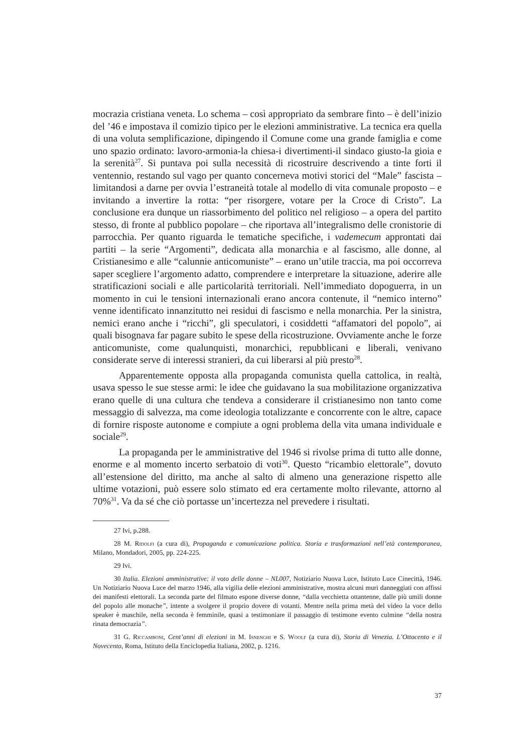mocrazia cristiana veneta. Lo schema – così appropriato da sembrare finto – è dell’inizio del ’46 e impostava il comizio tipico per le elezioni amministrative. La tecnica era quella di una voluta semplificazione, dipingendo il Comune come una grande famiglia e come uno spazio ordinato: lavoro-armonia-la chiesa-i divertimenti-il sindaco giusto-la gioia e la serenità<sup>27</sup>. Si puntava poi sulla necessità di ricostruire descrivendo a tinte forti il ventennio, restando sul vago per quanto concerneva motivi storici del “Male” fascista – limitandosi a darne per ovvia l’estraneità totale al modello di vita comunale proposto – e invitando a invertire la rotta: “per risorgere, votare per la Croce di Cristo”. La conclusione era dunque un riassorbimento del politico nel religioso – a opera del partito stesso, di fronte al pubblico popolare – che riportava all’integralismo delle cronistorie di parrocchia. Per quanto riguarda le tematiche specifiche, i vademecum approntati dai partiti – la serie “Argomenti”, dedicata alla monarchia e al fascismo, alle donne, al Cristianesimo e alle “calunnie anticomuniste” – erano un’utile traccia, ma poi occorreva saper scegliere l’argomento adatto, comprendere e interpretare la situazione, aderire alle stratificazioni sociali e alle particolarità territoriali. Nell’immediato dopoguerra, in un momento in cui le tensioni internazionali erano ancora contenute, il “nemico interno” venne identificato innanzitutto nei residui di fascismo e nella monarchia. Per la sinistra, nemici erano anche i “ricchi”, gli speculatori, i cosiddetti “affamatori del popolo”, ai quali bisognava far pagare subito le spese della ricostruzione. Ovviamente anche le forze anticomuniste, come qualunquisti, monarchici, repubblicani e liberali, venivano considerate serve di interessi stranieri, da cui liberarsi al più presto<sup>28</sup>.
Apparentemente opposta alla propaganda comunista quella cattolica, in realtà, usava spesso le sue stesse armi: le idee che guidavano la sua mobilitazione organizzativa erano quelle di una cultura che tendeva a considerare il cristianesimo non tanto come messaggio di salvezza, ma come ideologia totalizzante e concorrente con le altre, capace di fornire risposte autonome e compiute a ogni problema della vita umana individuale e sociale<sup>29</sup>.
La propaganda per le amministrative del 1946 si rivolse prima di tutto alle donne, enorme e al momento incerto serbatoio di voti<sup>30</sup>. Questo “ricambio elettorale”, dovuto all’estensione del diritto, ma anche al salto di almeno una generazione rispetto alle ultime votazioni, può essere solo stimato ed era certamente molto rilevante, attorno al 70%<sup>31</sup>. Va da sé che ciò portasse un’incertezza nel prevedere i risultati.
27 Ivi, p.288.
28 M. Ridolfi (a cura di), Propaganda e comunicazione politica. Storia e trasformazioni nell’età contemporanea, Milano, Mondadori, 2005, pp. 224-225.
29 Ivi.
30 Italia. Elezioni amministrative: il voto delle donne – NL007, Notiziario Nuova Luce, Istituto Luce Cinecittà, 1946. Un Notiziario Nuova Luce del marzo 1946, alla vigilia delle elezioni amministrative, mostra alcuni muri danneggiati con affissi dei manifesti elettorali. La seconda parte del filmato espone diverse donne, “dalla vecchietta ottantenne, dalle più umili donne del popolo alle monache”, intente a svolgere il proprio dovere di votanti. Mentre nella prima metà del video la voce dello speaker è maschile, nella seconda è femminile, quasi a testimoniare il passaggio di testimone evento culmine “della nostra rinata democrazia”.
31 G. Riccamboni, Cent’anni di elezioni in M. Isnenghi e S. Woolf (a cura di), Storia di Venezia. L’Ottocento e il Novecento, Roma, Istituto della Enciclopedia Italiana, 2002, p. 1216.
37